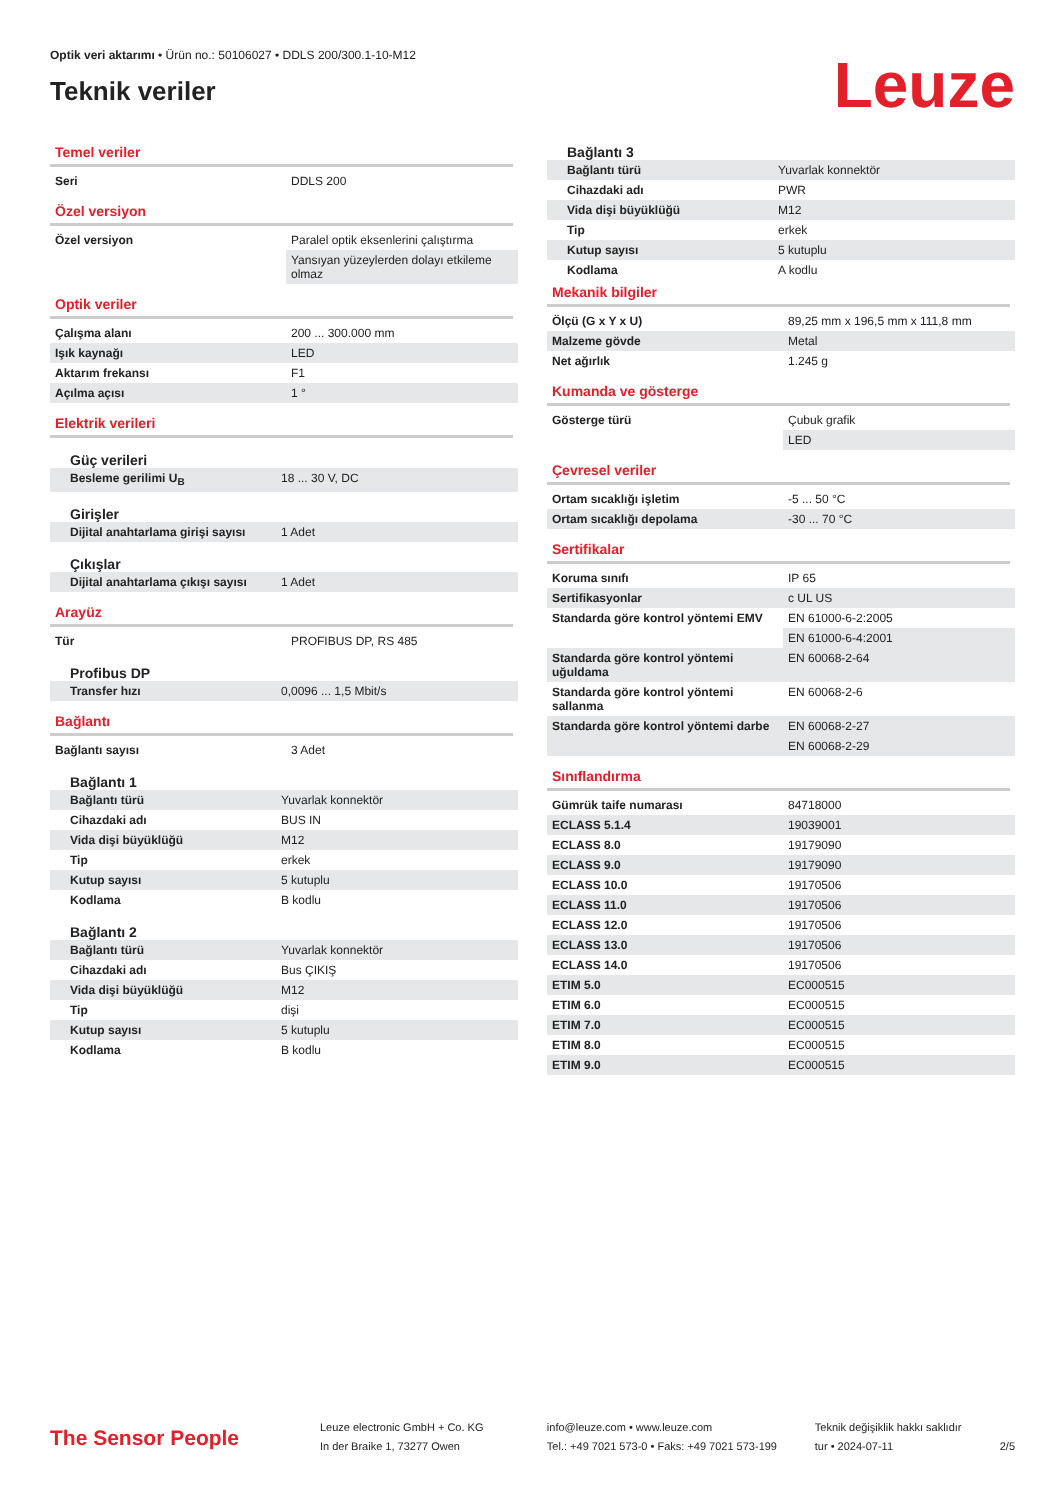Optik veri aktarımı • Ürün no.: 50106027 • DDLS 200/300.1-10-M12
Teknik veriler
Leuze
Temel veriler
| Seri | DDLS 200 |
Özel versiyon
| Özel versiyon | Paralel optik eksenlerini çalıştırma |
| | Yansıyan yüzeylerden dolayı etkileme olmaz |
Optik veriler
| Çalışma alanı | 200 ... 300.000 mm |
| Işık kaynağı | LED |
| Aktarım frekansı | F1 |
| Açılma açısı | 1 ° |
Elektrik verileri
Güç verileri
| Besleme gerilimi U<sub>B</sub> | 18 ... 30 V, DC |
Girişler
| Dijital anahtarlama girişi sayısı | 1 Adet |
Çıkışlar
| Dijital anahtarlama çıkışı sayısı | 1 Adet |
Arayüz
| Tür | PROFIBUS DP, RS 485 |
Profibus DP
| Transfer hızı | 0,0096 ... 1,5 Mbit/s |
Bağlantı
| Bağlantı sayısı | 3 Adet |
Bağlantı 1
| Bağlantı türü | Yuvarlak konnektör |
| Cihazdaki adı | BUS IN |
| Vida dişi büyüklüğü | M12 |
| Tip | erkek |
| Kutup sayısı | 5 kutuplu |
| Kodlama | B kodlu |
Bağlantı 2
| Bağlantı türü | Yuvarlak konnektör |
| Cihazdaki adı | Bus ÇIKIŞ |
| Vida dişi büyüklüğü | M12 |
| Tip | dişi |
| Kutup sayısı | 5 kutuplu |
| Kodlama | B kodlu |
Bağlantı 3
| Bağlantı türü | Yuvarlak konnektör |
| Cihazdaki adı | PWR |
| Vida dişi büyüklüğü | M12 |
| Tip | erkek |
| Kutup sayısı | 5 kutuplu |
| Kodlama | A kodlu |
Mekanik bilgiler
| Ölçü (G x Y x U) | 89,25 mm x 196,5 mm x 111,8 mm |
| Malzeme gövde | Metal |
| Net ağırlık | 1.245 g |
Kumanda ve gösterge
| Gösterge türü | Çubuk grafik |
| | LED |
Çevresel veriler
| Ortam sıcaklığı işletim | -5 ... 50 °C |
| Ortam sıcaklığı depolama | -30 ... 70 °C |
Sertifikalar
| Koruma sınıfı | IP 65 |
| Sertifikasyonlar | c UL US |
| Standarda göre kontrol yöntemi EMV | EN 61000-6-2:2005 |
| | EN 61000-6-4:2001 |
| Standarda göre kontrol yöntemi uğuldama | EN 60068-2-64 |
| Standarda göre kontrol yöntemi sallanma | EN 60068-2-6 |
| Standarda göre kontrol yöntemi darbe | EN 60068-2-27 |
| | EN 60068-2-29 |
Sınıflandırma
| Gümrük taife numarası | 84718000 |
| ECLASS 5.1.4 | 19039001 |
| ECLASS 8.0 | 19179090 |
| ECLASS 9.0 | 19179090 |
| ECLASS 10.0 | 19170506 |
| ECLASS 11.0 | 19170506 |
| ECLASS 12.0 | 19170506 |
| ECLASS 13.0 | 19170506 |
| ECLASS 14.0 | 19170506 |
| ETIM 5.0 | EC000515 |
| ETIM 6.0 | EC000515 |
| ETIM 7.0 | EC000515 |
| ETIM 8.0 | EC000515 |
| ETIM 9.0 | EC000515 |
The Sensor People
Leuze electronic GmbH + Co. KG
In der Braike 1, 73277 Owen
info@leuze.com • www.leuze.com
Tel.: +49 7021 573-0 • Faks: +49 7021 573-199
Teknik değişiklik hakkı saklıdır
tur • 2024-07-11
2/5